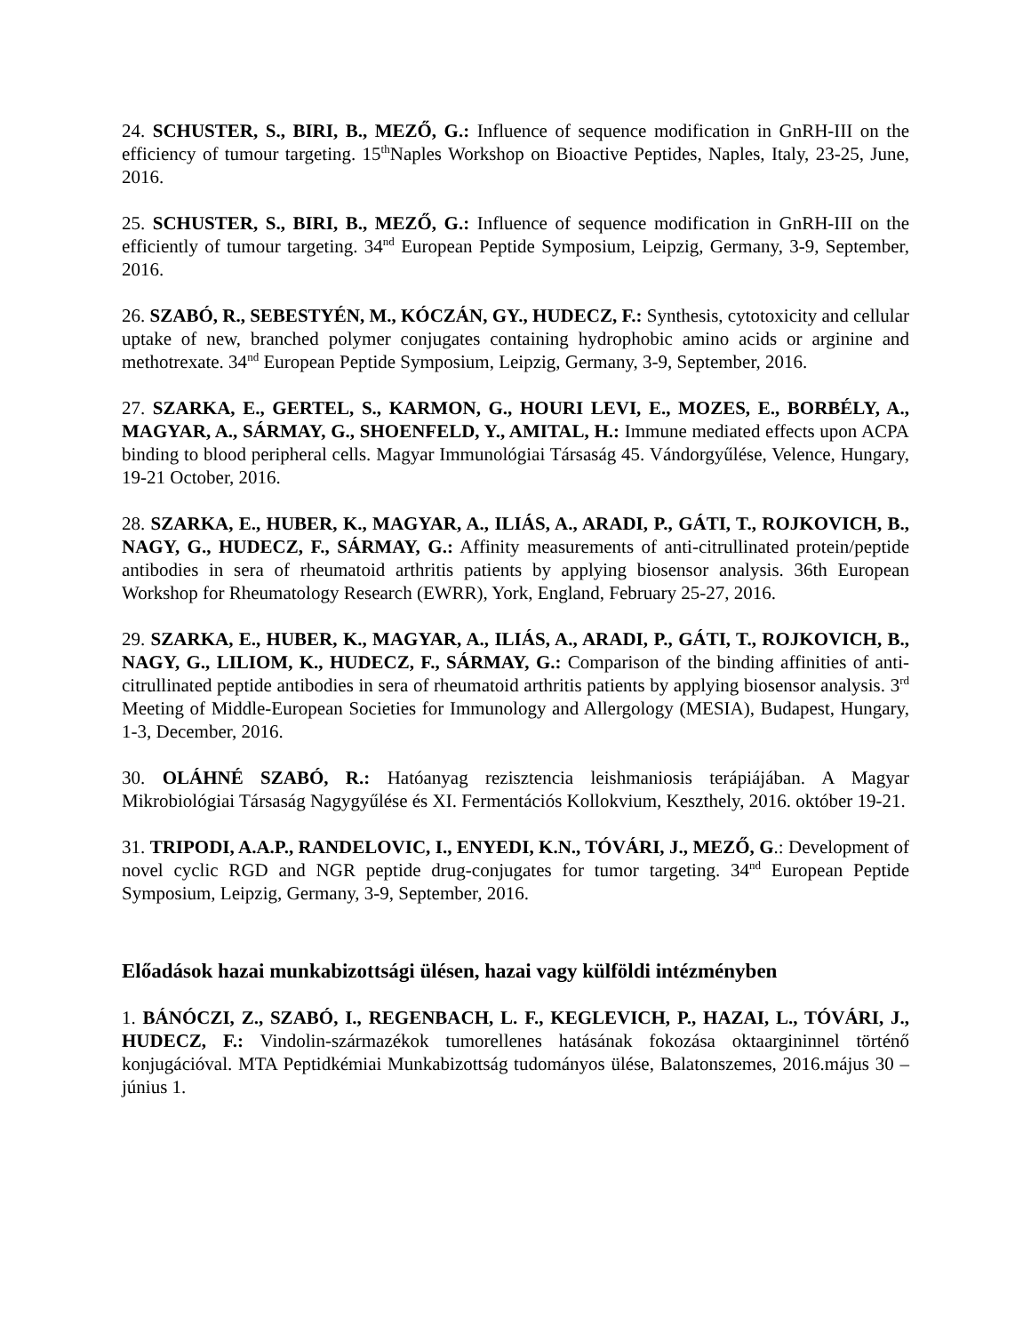24. SCHUSTER, S., BIRI, B., MEZŐ, G.: Influence of sequence modification in GnRH-III on the efficiency of tumour targeting. 15<sup>th</sup>Naples Workshop on Bioactive Peptides, Naples, Italy, 23-25, June, 2016.
25. SCHUSTER, S., BIRI, B., MEZŐ, G.: Influence of sequence modification in GnRH-III on the efficiently of tumour targeting. 34<sup>nd</sup> European Peptide Symposium, Leipzig, Germany, 3-9, September, 2016.
26. SZABÓ, R., SEBESTYÉN, M., KÓCZÁN, GY., HUDECZ, F.: Synthesis, cytotoxicity and cellular uptake of new, branched polymer conjugates containing hydrophobic amino acids or arginine and methotrexate. 34<sup>nd</sup> European Peptide Symposium, Leipzig, Germany, 3-9, September, 2016.
27. SZARKA, E., GERTEL, S., KARMON, G., HOURI LEVI, E., MOZES, E., BORBÉLY, A., MAGYAR, A., SÁRMAY, G., SHOENFELD, Y., AMITAL, H.: Immune mediated effects upon ACPA binding to blood peripheral cells. Magyar Immunológiai Társaság 45. Vándorgyűlése, Velence, Hungary, 19-21 October, 2016.
28. SZARKA, E., HUBER, K., MAGYAR, A., ILIÁS, A., ARADI, P., GÁTI, T., ROJKOVICH, B., NAGY, G., HUDECZ, F., SÁRMAY, G.: Affinity measurements of anti-citrullinated protein/peptide antibodies in sera of rheumatoid arthritis patients by applying biosensor analysis. 36th European Workshop for Rheumatology Research (EWRR), York, England, February 25-27, 2016.
29. SZARKA, E., HUBER, K., MAGYAR, A., ILIÁS, A., ARADI, P., GÁTI, T., ROJKOVICH, B., NAGY, G., LILIOM, K., HUDECZ, F., SÁRMAY, G.: Comparison of the binding affinities of anti-citrullinated peptide antibodies in sera of rheumatoid arthritis patients by applying biosensor analysis. 3<sup>rd</sup> Meeting of Middle-European Societies for Immunology and Allergology (MESIA), Budapest, Hungary, 1-3, December, 2016.
30. OLÁHNÉ SZABÓ, R.: Hatóanyag rezisztencia leishmaniosis terápiájában. A Magyar Mikrobiológiai Társaság Nagygyűlése és XI. Fermentációs Kollokvium, Keszthely, 2016. október 19-21.
31. TRIPODI, A.A.P., RANDELOVIC, I., ENYEDI, K.N., TÓVÁRI, J., MEZŐ, G.: Development of novel cyclic RGD and NGR peptide drug-conjugates for tumor targeting. 34<sup>nd</sup> European Peptide Symposium, Leipzig, Germany, 3-9, September, 2016.
Előadások hazai munkabizottsági ülésen, hazai vagy külföldi intézményben
1. BÁNÓCZI, Z., SZABÓ, I., REGENBACH, L. F., KEGLEVICH, P., HAZAI, L., TÓVÁRI, J., HUDECZ, F.: Vindolin-származékok tumorellenes hatásának fokozása oktaargininnel történő konjugációval. MTA Peptidkémiai Munkabizottság tudományos ülése, Balatonszemes, 2016.május 30 – június 1.